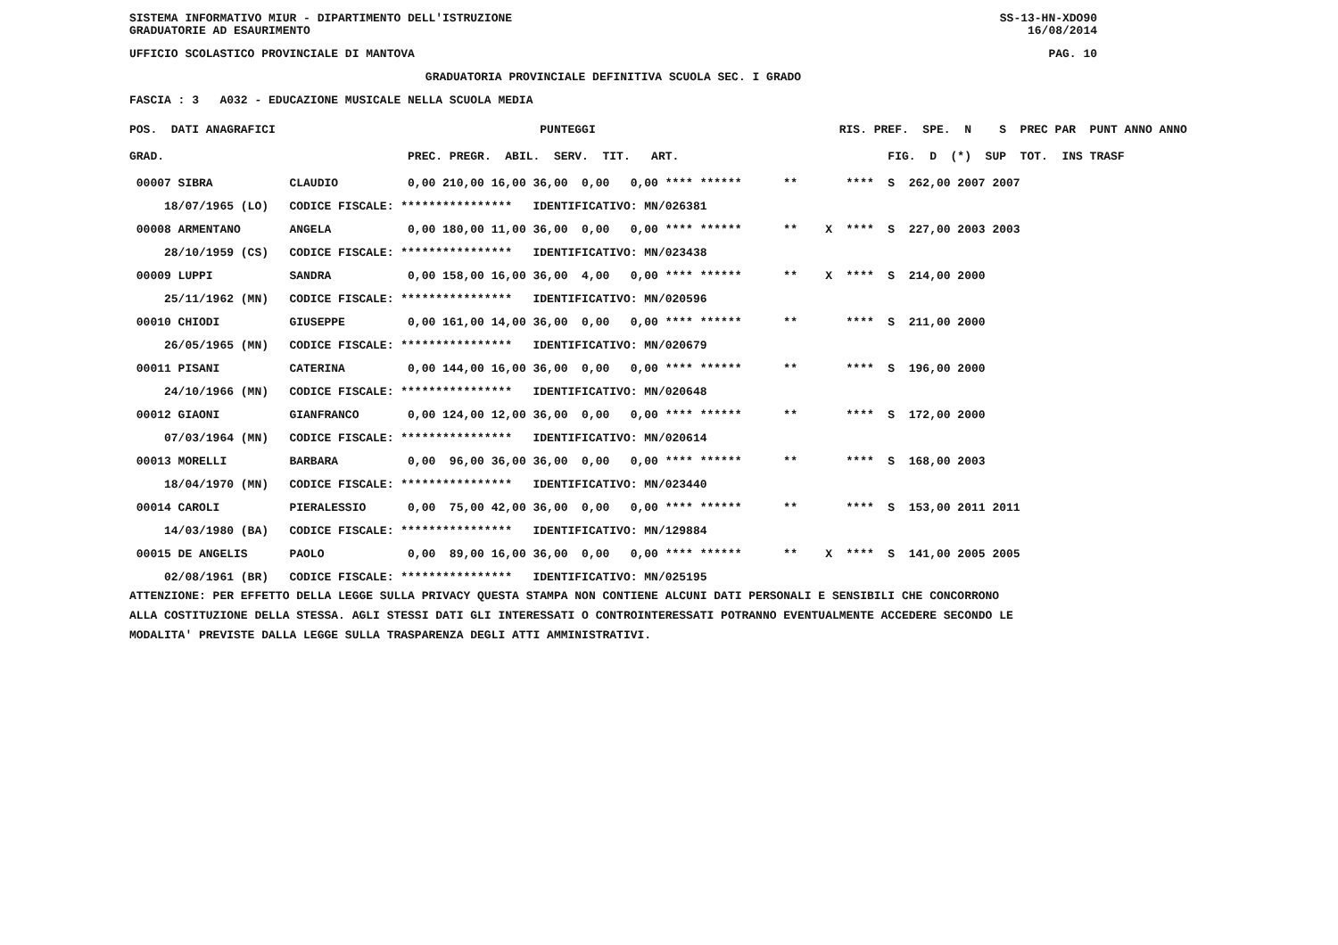SISTEMA INFORMATIVO MIUR - DIPARTIMENTO DELL'ISTRUZIONE SS-13-HN-XDO90
GRADUATORIE AD ESAURIMENTO 16/08/2014
UFFICIO SCOLASTICO PROVINCIALE DI MANTOVA PAG. 10
GRADUATORIA PROVINCIALE DEFINITIVA SCUOLA SEC. I GRADO
FASCIA : 3 A032 - EDUCAZIONE MUSICALE NELLA SCUOLA MEDIA
| POS. DATI ANAGRAFICI | | PUNTEGGI | RIS. PREF. SPE. N S PREC PAR PUNT ANNO ANNO |
| --- | --- | --- | --- |
| GRAD. | | PREC. PREGR. ABIL. SERV. TIT. ART. | FIG. D (*) SUP TOT. INS TRASF |
| 00007 SIBRA | CLAUDIO | 0,00 210,00 16,00 36,00 0,00 0,00 **** ****** | ** **** S 262,00 2007 2007 |
| 18/07/1965 (LO) | CODICE FISCALE: **************** IDENTIFICATIVO: MN/026381 | | |
| 00008 ARMENTANO | ANGELA | 0,00 180,00 11,00 36,00 0,00 0,00 **** ****** | ** X **** S 227,00 2003 2003 |
| 28/10/1959 (CS) | CODICE FISCALE: **************** IDENTIFICATIVO: MN/023438 | | |
| 00009 LUPPI | SANDRA | 0,00 158,00 16,00 36,00 4,00 0,00 **** ****** | ** X **** S 214,00 2000 |
| 25/11/1962 (MN) | CODICE FISCALE: **************** IDENTIFICATIVO: MN/020596 | | |
| 00010 CHIODI | GIUSEPPE | 0,00 161,00 14,00 36,00 0,00 0,00 **** ****** | ** **** S 211,00 2000 |
| 26/05/1965 (MN) | CODICE FISCALE: **************** IDENTIFICATIVO: MN/020679 | | |
| 00011 PISANI | CATERINA | 0,00 144,00 16,00 36,00 0,00 0,00 **** ****** | ** **** S 196,00 2000 |
| 24/10/1966 (MN) | CODICE FISCALE: **************** IDENTIFICATIVO: MN/020648 | | |
| 00012 GIAONI | GIANFRANCO | 0,00 124,00 12,00 36,00 0,00 0,00 **** ****** | ** **** S 172,00 2000 |
| 07/03/1964 (MN) | CODICE FISCALE: **************** IDENTIFICATIVO: MN/020614 | | |
| 00013 MORELLI | BARBARA | 0,00 96,00 36,00 36,00 0,00 0,00 **** ****** | ** **** S 168,00 2003 |
| 18/04/1970 (MN) | CODICE FISCALE: **************** IDENTIFICATIVO: MN/023440 | | |
| 00014 CAROLI | PIERALESSIO | 0,00 75,00 42,00 36,00 0,00 0,00 **** ****** | ** **** S 153,00 2011 2011 |
| 14/03/1980 (BA) | CODICE FISCALE: **************** IDENTIFICATIVO: MN/129884 | | |
| 00015 DE ANGELIS | PAOLO | 0,00 89,00 16,00 36,00 0,00 0,00 **** ****** | ** X **** S 141,00 2005 2005 |
| 02/08/1961 (BR) | CODICE FISCALE: **************** IDENTIFICATIVO: MN/025195 | | |
ATTENZIONE: PER EFFETTO DELLA LEGGE SULLA PRIVACY QUESTA STAMPA NON CONTIENE ALCUNI DATI PERSONALI E SENSIBILI CHE CONCORRONO ALLA COSTITUZIONE DELLA STESSA. AGLI STESSI DATI GLI INTERESSATI O CONTROINTERESSATI POTRANNO EVENTUALMENTE ACCEDERE SECONDO LE MODALITA' PREVISTE DALLA LEGGE SULLA TRASPARENZA DEGLI ATTI AMMINISTRATIVI.